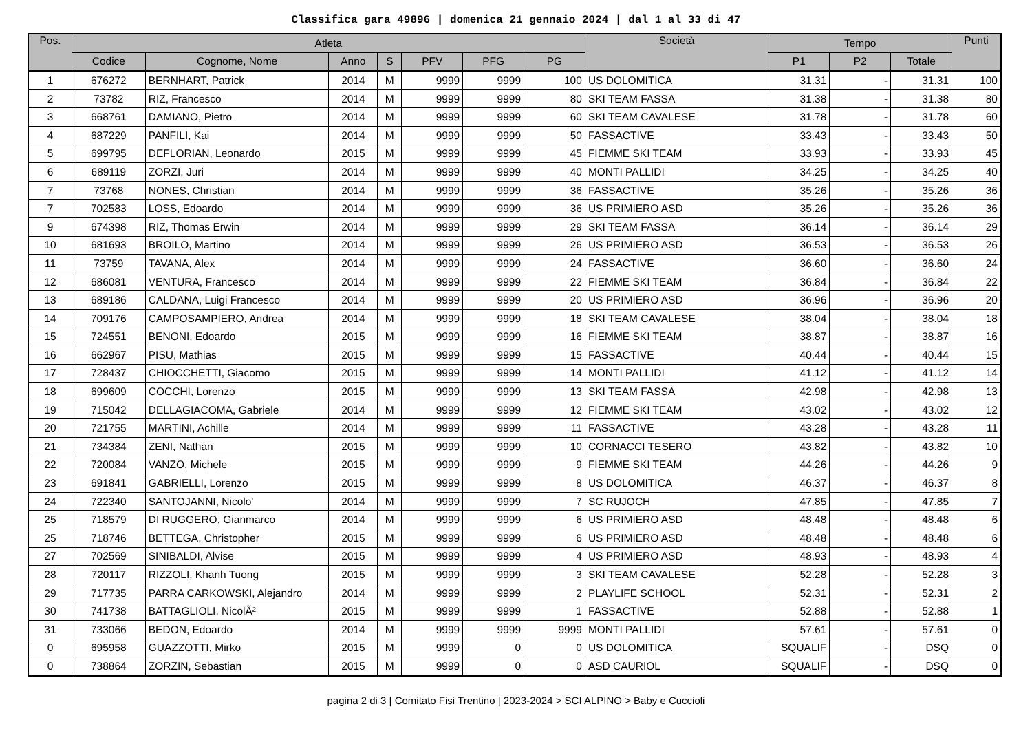Classifica gara 49896 | domenica 21 gennaio 2024 | dal 1 al 33 di 47
| Pos. | Atleta | | | | | | | Società | Tempo | | | Punti |
| --- | --- | --- | --- | --- | --- | --- | --- | --- | --- | --- | --- | --- |
| | Codice | Cognome, Nome | Anno | S | PFV | PFG | PG | | P1 | P2 | Totale | |
| 1 | 676272 | BERNHART, Patrick | 2014 | M | 9999 | 9999 | 100 | US DOLOMITICA | 31.31 | - | 31.31 | 100 |
| 2 | 73782 | RIZ, Francesco | 2014 | M | 9999 | 9999 | 80 | SKI TEAM FASSA | 31.38 | - | 31.38 | 80 |
| 3 | 668761 | DAMIANO, Pietro | 2014 | M | 9999 | 9999 | 60 | SKI TEAM CAVALESE | 31.78 | - | 31.78 | 60 |
| 4 | 687229 | PANFILI, Kai | 2014 | M | 9999 | 9999 | 50 | FASSACTIVE | 33.43 | - | 33.43 | 50 |
| 5 | 699795 | DEFLORIAN, Leonardo | 2015 | M | 9999 | 9999 | 45 | FIEMME SKI TEAM | 33.93 | - | 33.93 | 45 |
| 6 | 689119 | ZORZI, Juri | 2014 | M | 9999 | 9999 | 40 | MONTI PALLIDI | 34.25 | - | 34.25 | 40 |
| 7 | 73768 | NONES, Christian | 2014 | M | 9999 | 9999 | 36 | FASSACTIVE | 35.26 | - | 35.26 | 36 |
| 7 | 702583 | LOSS, Edoardo | 2014 | M | 9999 | 9999 | 36 | US PRIMIERO ASD | 35.26 | - | 35.26 | 36 |
| 9 | 674398 | RIZ, Thomas Erwin | 2014 | M | 9999 | 9999 | 29 | SKI TEAM FASSA | 36.14 | - | 36.14 | 29 |
| 10 | 681693 | BROILO, Martino | 2014 | M | 9999 | 9999 | 26 | US PRIMIERO ASD | 36.53 | - | 36.53 | 26 |
| 11 | 73759 | TAVANA, Alex | 2014 | M | 9999 | 9999 | 24 | FASSACTIVE | 36.60 | - | 36.60 | 24 |
| 12 | 686081 | VENTURA, Francesco | 2014 | M | 9999 | 9999 | 22 | FIEMME SKI TEAM | 36.84 | - | 36.84 | 22 |
| 13 | 689186 | CALDANA, Luigi Francesco | 2014 | M | 9999 | 9999 | 20 | US PRIMIERO ASD | 36.96 | - | 36.96 | 20 |
| 14 | 709176 | CAMPOSAMPIERO, Andrea | 2014 | M | 9999 | 9999 | 18 | SKI TEAM CAVALESE | 38.04 | - | 38.04 | 18 |
| 15 | 724551 | BENONI, Edoardo | 2015 | M | 9999 | 9999 | 16 | FIEMME SKI TEAM | 38.87 | - | 38.87 | 16 |
| 16 | 662967 | PISU, Mathias | 2015 | M | 9999 | 9999 | 15 | FASSACTIVE | 40.44 | - | 40.44 | 15 |
| 17 | 728437 | CHIOCCHETTI, Giacomo | 2015 | M | 9999 | 9999 | 14 | MONTI PALLIDI | 41.12 | - | 41.12 | 14 |
| 18 | 699609 | COCCHI, Lorenzo | 2015 | M | 9999 | 9999 | 13 | SKI TEAM FASSA | 42.98 | - | 42.98 | 13 |
| 19 | 715042 | DELLAGIACOMA, Gabriele | 2014 | M | 9999 | 9999 | 12 | FIEMME SKI TEAM | 43.02 | - | 43.02 | 12 |
| 20 | 721755 | MARTINI, Achille | 2014 | M | 9999 | 9999 | 11 | FASSACTIVE | 43.28 | - | 43.28 | 11 |
| 21 | 734384 | ZENI, Nathan | 2015 | M | 9999 | 9999 | 10 | CORNACCI TESERO | 43.82 | - | 43.82 | 10 |
| 22 | 720084 | VANZO, Michele | 2015 | M | 9999 | 9999 | 9 | FIEMME SKI TEAM | 44.26 | - | 44.26 | 9 |
| 23 | 691841 | GABRIELLI, Lorenzo | 2015 | M | 9999 | 9999 | 8 | US DOLOMITICA | 46.37 | - | 46.37 | 8 |
| 24 | 722340 | SANTOJANNI, Nicolo' | 2014 | M | 9999 | 9999 | 7 | SC RUJOCH | 47.85 | - | 47.85 | 7 |
| 25 | 718579 | DI RUGGERO, Gianmarco | 2014 | M | 9999 | 9999 | 6 | US PRIMIERO ASD | 48.48 | - | 48.48 | 6 |
| 25 | 718746 | BETTEGA, Christopher | 2015 | M | 9999 | 9999 | 6 | US PRIMIERO ASD | 48.48 | - | 48.48 | 6 |
| 27 | 702569 | SINIBALDI, Alvise | 2015 | M | 9999 | 9999 | 4 | US PRIMIERO ASD | 48.93 | - | 48.93 | 4 |
| 28 | 720117 | RIZZOLI, Khanh Tuong | 2015 | M | 9999 | 9999 | 3 | SKI TEAM CAVALESE | 52.28 | - | 52.28 | 3 |
| 29 | 717735 | PARRA CARKOWSKI, Alejandro | 2014 | M | 9999 | 9999 | 2 | PLAYLIFE SCHOOL | 52.31 | - | 52.31 | 2 |
| 30 | 741738 | BATTAGLIOLI, NicolÃ² | 2015 | M | 9999 | 9999 | 1 | FASSACTIVE | 52.88 | - | 52.88 | 1 |
| 31 | 733066 | BEDON, Edoardo | 2014 | M | 9999 | 9999 | 9999 | MONTI PALLIDI | 57.61 | - | 57.61 | 0 |
| 0 | 695958 | GUAZZOTTI, Mirko | 2015 | M | 9999 | 0 | 0 | US DOLOMITICA | SQUALIF | - | DSQ | 0 |
| 0 | 738864 | ZORZIN, Sebastian | 2015 | M | 9999 | 0 | 0 | ASD CAURIOL | SQUALIF | - | DSQ | 0 |
pagina 2 di 3 | Comitato Fisi Trentino | 2023-2024 > SCI ALPINO > Baby e Cuccioli